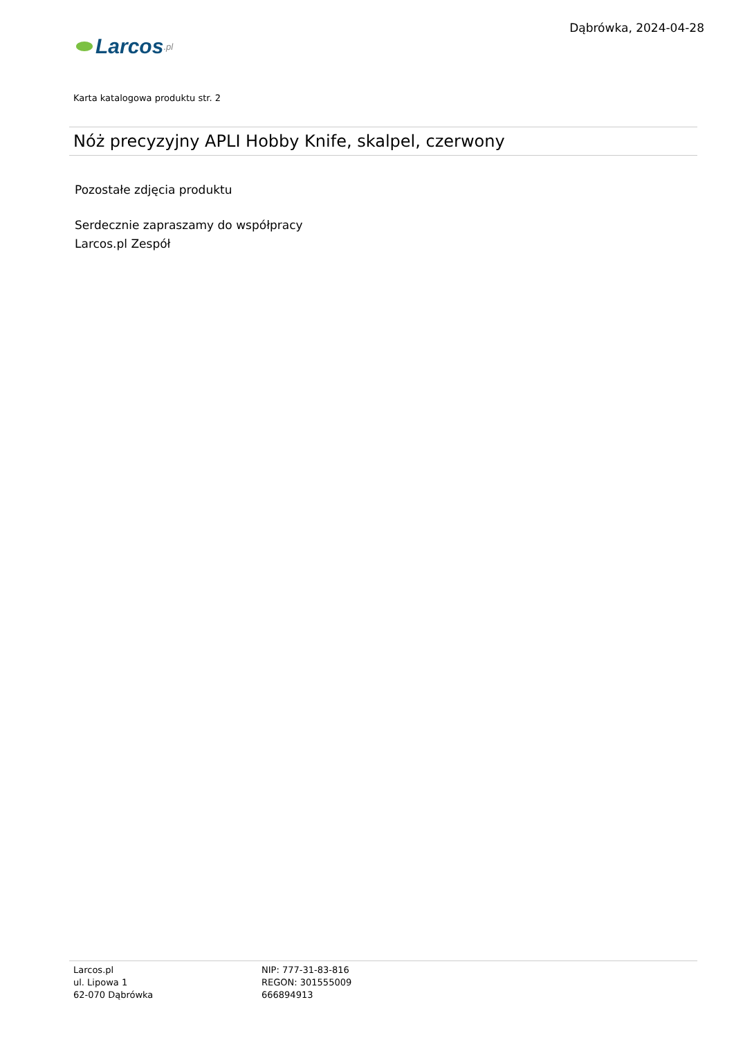Larcos.pl
Dąbrówka, 2024-04-28
Karta katalogowa produktu str. 2
Nóż precyzyjny APLI Hobby Knife, skalpel, czerwony
Pozostałe zdjęcia produktu
Serdecznie zapraszamy do współpracy
Larcos.pl Zespół
Larcos.pl
ul. Lipowa 1
62-070 Dąbrówka
NIP: 777-31-83-816
REGON: 301555009
666894913